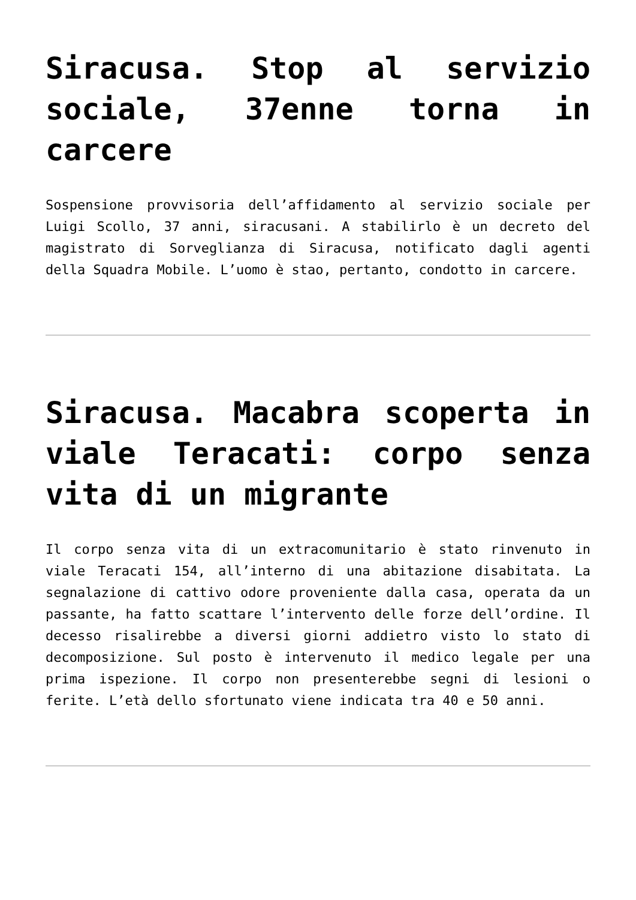Siracusa. Stop al servizio sociale, 37enne torna in carcere
Sospensione provvisoria dell’affidamento al servizio sociale per Luigi Scollo, 37 anni, siracusani. A stabilirlo è un decreto del magistrato di Sorveglianza di Siracusa, notificato dagli agenti della Squadra Mobile. L’uomo è stao, pertanto, condotto in carcere.
Siracusa. Macabra scoperta in viale Teracati: corpo senza vita di un migrante
Il corpo senza vita di un extracomunitario è stato rinvenuto in viale Teracati 154, all’interno di una abitazione disabitata. La segnalazione di cattivo odore proveniente dalla casa, operata da un passante, ha fatto scattare l’intervento delle forze dell’ordine. Il decesso risalirebbe a diversi giorni addietro visto lo stato di decomposizione. Sul posto è intervenuto il medico legale per una prima ispezione. Il corpo non presenterebbe segni di lesioni o ferite. L’età dello sfortunato viene indicata tra 40 e 50 anni.